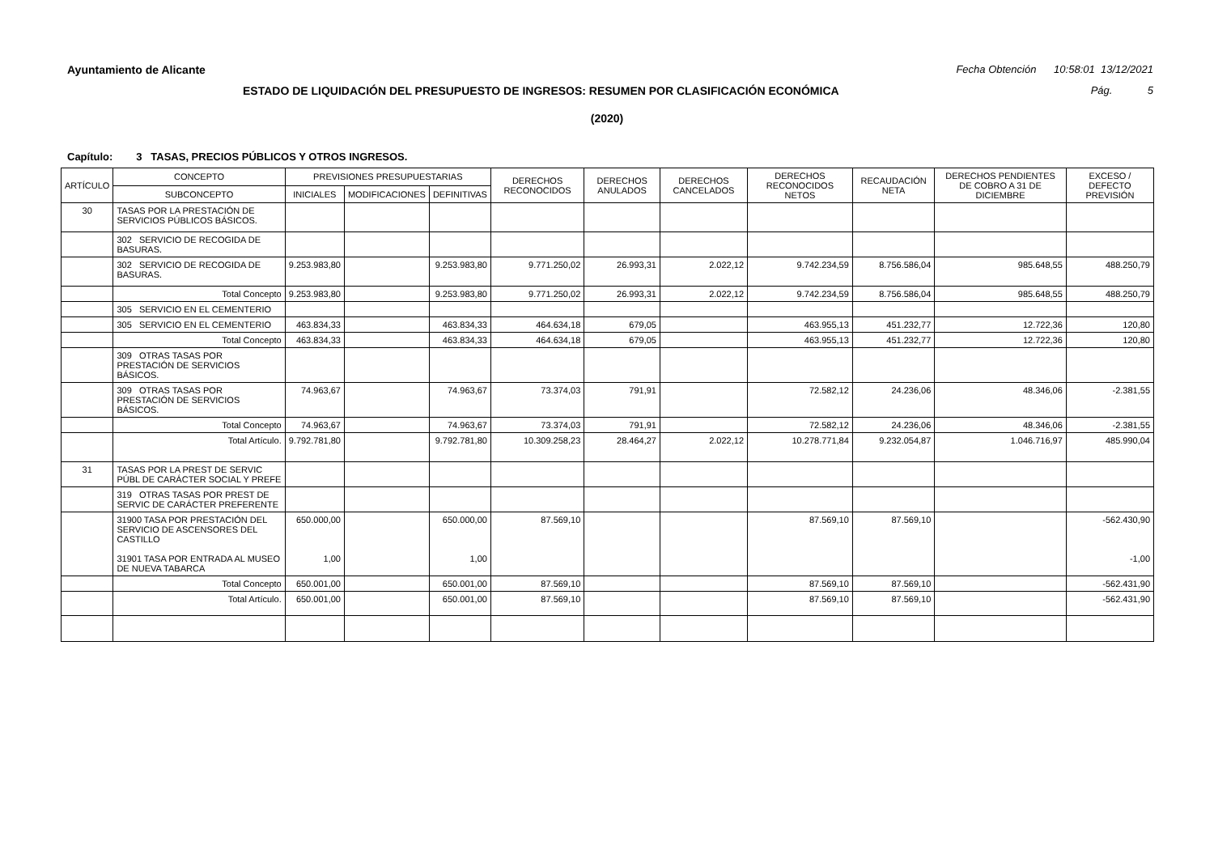Ayuntamiento de Alicante Fecha Obtención 10:58:01 13/12/2021
ESTADO DE LIQUIDACIÓN DEL PRESUPUESTO DE INGRESOS: RESUMEN POR CLASIFICACIÓN ECONÓMICA Pág. 5
(2020)
Capítulo: 3 TASAS, PRECIOS PÚBLICOS Y OTROS INGRESOS.
| ARTÍCULO | CONCEPTO | PREVISIONES PRESUPUESTARIAS | | | DERECHOS RECONOCIDOS | DERECHOS ANULADOS | DERECHOS CANCELADOS | DERECHOS RECONOCIDOS NETOS | RECAUDACIÓN NETA | DERECHOS PENDIENTES DE COBRO A 31 DE DICIEMBRE | EXCESO / DEFECTO PREVISIÓN |
| --- | --- | --- | --- | --- | --- | --- | --- | --- | --- | --- | --- |
| | SUBCONCEPTO | INICIALES | MODIFICACIONES | DEFINITIVAS | | | | | | | |
| 30 | TASAS POR LA PRESTACIÓN DE SERVICIOS PÚBLICOS BÁSICOS. | | | | | | | | | | |
| | 302 SERVICIO DE RECOGIDA DE BASURAS. | | | | | | | | | | |
| | 302 SERVICIO DE RECOGIDA DE BASURAS. | 9.253.983,80 | | 9.253.983,80 | 9.771.250,02 | 26.993,31 | 2.022,12 | 9.742.234,59 | 8.756.586,04 | 985.648,55 | 488.250,79 |
| | Total Concepto | 9.253.983,80 | | 9.253.983,80 | 9.771.250,02 | 26.993,31 | 2.022,12 | 9.742.234,59 | 8.756.586,04 | 985.648,55 | 488.250,79 |
| | 305 SERVICIO EN EL CEMENTERIO | | | | | | | | | | |
| | 305 SERVICIO EN EL CEMENTERIO | 463.834,33 | | 463.834,33 | 464.634,18 | 679,05 | | 463.955,13 | 451.232,77 | 12.722,36 | 120,80 |
| | Total Concepto | 463.834,33 | | 463.834,33 | 464.634,18 | 679,05 | | 463.955,13 | 451.232,77 | 12.722,36 | 120,80 |
| | 309 OTRAS TASAS POR PRESTACIÓN DE SERVICIOS BÁSICOS. | | | | | | | | | | |
| | 309 OTRAS TASAS POR PRESTACIÓN DE SERVICIOS BÁSICOS. | 74.963,67 | | 74.963,67 | 73.374,03 | 791,91 | | 72.582,12 | 24.236,06 | 48.346,06 | -2.381,55 |
| | Total Concepto | 74.963,67 | | 74.963,67 | 73.374,03 | 791,91 | | 72.582,12 | 24.236,06 | 48.346,06 | -2.381,55 |
| | Total Artículo. | 9.792.781,80 | | 9.792.781,80 | 10.309.258,23 | 28.464,27 | 2.022,12 | 10.278.771,84 | 9.232.054,87 | 1.046.716,97 | 485.990,04 |
| 31 | TASAS POR LA PREST DE SERVIC PÚBL DE CARÁCTER SOCIAL Y PREFE | | | | | | | | | | |
| | 319 OTRAS TASAS POR PREST DE SERVIC DE CARÁCTER PREFERENTE | | | | | | | | | | |
| | 31900 TASA POR PRESTACIÓN DEL SERVICIO DE ASCENSORES DEL CASTILLO 31901 TASA POR ENTRADA AL MUSEO DE NUEVA TABARCA | 650.000,00 1,00 | | 650.000,00 1,00 | 87.569,10 | | | 87.569,10 | 87.569,10 | | -562.430,90 -1,00 |
| | Total Concepto | 650.001,00 | | 650.001,00 | 87.569,10 | | | 87.569,10 | 87.569,10 | | -562.431,90 |
| | Total Artículo. | 650.001,00 | | 650.001,00 | 87.569,10 | | | 87.569,10 | 87.569,10 | | -562.431,90 |